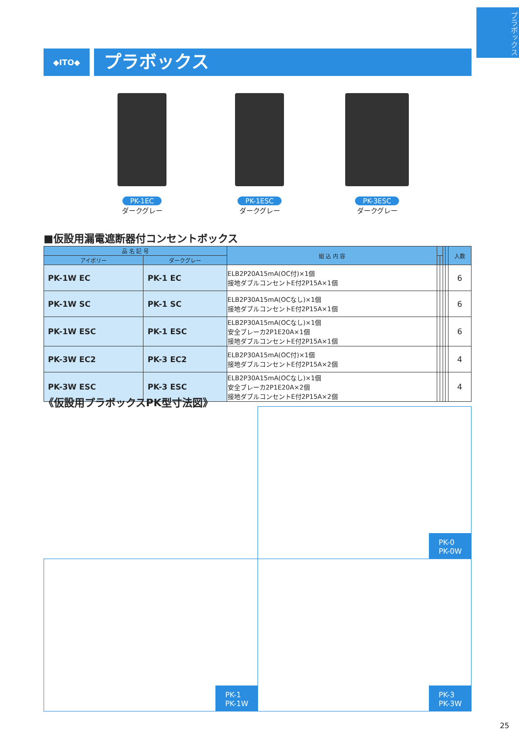プラボックス
◆ITO◆
プラボックス
PK-1EC
ダークグレー
PK-1ESC
ダークグレー
PK-3ESC
ダークグレー
■仮設用漏電遮断器付コンセントボックス
| 品 名 記 号 | | 組 込 内 容 | | | | | 入数 |
| --- | --- | --- | --- | --- | --- | --- | --- |
| アイボリー | ダークグレー | | | | | | |
| PK-1W EC | PK-1 EC | ELB2P20A15mA(OC付)×1個 接地ダブルコンセントE付2P15A×1個 | | | | | 6 |
| PK-1W SC | PK-1 SC | ELB2P30A15mA(OCなし)×1個 接地ダブルコンセントE付2P15A×1個 | | | | | 6 |
| PK-1W ESC | PK-1 ESC | ELB2P30A15mA(OCなし)×1個 安全ブレーカ2P1E20A×1個 接地ダブルコンセントE付2P15A×1個 | | | | | 6 |
| PK-3W EC2 | PK-3 EC2 | ELB2P30A15mA(OC付)×1個 接地ダブルコンセントE付2P15A×2個 | | | | | 4 |
| PK-3W ESC | PK-3 ESC | ELB2P30A15mA(OCなし)×1個 安全ブレーカ2P1E20A×2個 接地ダブルコンセントE付2P15A×2個 | | | | | 4 |
《仮設用プラボックスPK型寸法図》
PK-0
PK-0W
PK-1
PK-1W
PK-3
PK-3W
25